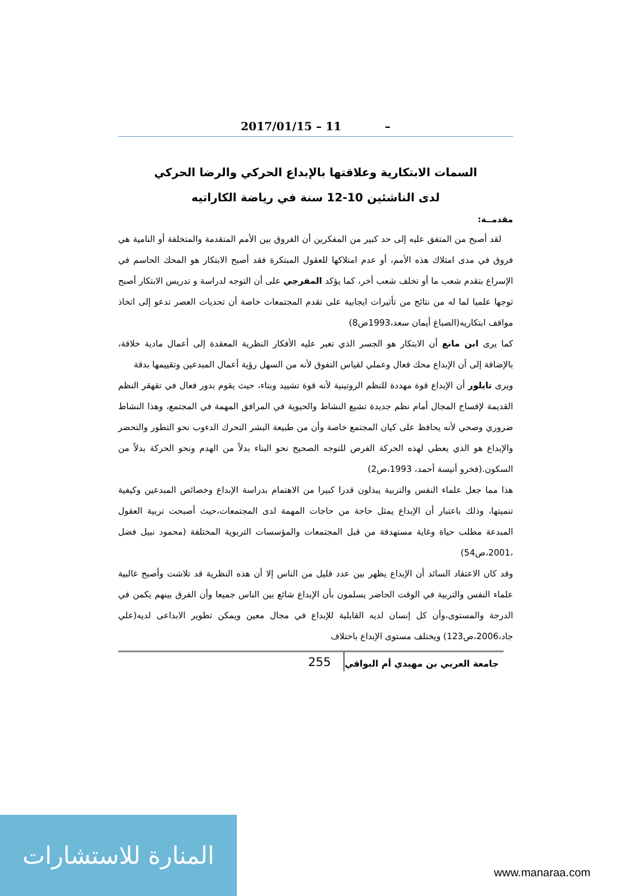2017/01/15 – 11 –
السمات الابتكارية وعلاقتها بالإبداع الحركي والرضا الحركي
لدى الناشئين 10-12 سنة في رياضة الكاراتيه
مقدمــة:
لقد أصبح من المتفق عليه إلى حد كبير من المفكرين أن الفروق بين الأمم المتقدمة والمتخلفة أو النامية هي فروق في مدى امتلاك هذه الأمم، أو عدم امتلاكها للعقول المبتكرة فقد أصبح الابتكار هو المحك الحاسم في الإسراع بتقدم شعب ما أو تخلف شعب أخر، كما يؤكد المفرجي على أن التوجه لدراسة و تدريس الابتكار أصبح توجها علميا لما له من نتائج من تأثيرات ايجابية على تقدم المجتمعات خاصة أن تحديات العصر تدعو إلى اتخاذ مواقف ابتكاريه(الصباغ أيمان سعد،1993ص8)
كما يرى ابن مانع أن الابتكار هو الجسر الذي تعبر عليه الأفكار النظرية المعقدة إلى أعمال مادية خلاقة، بالإضافة إلى أن الإبداع محك فعال وعملي لقياس التفوق لأنه من السهل رؤية أعمال المبدعين وتقييمها بدقة
ويرى تايلور أن الإبداع قوة مهددة للنظم الروتينية لأنه قوة تشييد وبناء، حيث يقوم بدور فعال في تقهقر النظم القديمة لإفساح المجال أمام نظم جديدة تشيع النشاط والحيوية في المرافق المهمة في المجتمع، وهذا النشاط ضروري وصحي لأنه يحافظ على كيان المجتمع خاصة وأن من طبيعة البشر التحرك الدءوب نحو التطور والتحضر والإبداع هو الذي يعطي لهذه الحركة الفرص للتوجه الصحيح نحو البناء بدلاً من الهدم ونحو الحركة بدلاً من السكون.(فخرو أنيسة أحمد، 1993،ص2)
هذا مما جعل علماء النفس والتربية يبذلون قدرا كبيرا من الاهتمام بدراسة الإبداع وخصائص المبدعين وكيفية تنميتها، وذلك باعتبار أن الإبداع يمثل حاجة من حاجات المهمة لدى المجتمعات،حيث أصبحت تربية العقول المبدعة مطلب حياة وغاية مستهدفة من قبل المجتمعات والمؤسسات التربوية المختلفة (محمود نبيل فضل ،2001،ص54)
وقد كان الاعتقاد السائد أن الإبداع يظهر بين عدد قليل من الناس إلا أن هذه النظرية قد تلاشت وأصبح غالبية علماء النفس والتربية في الوقت الحاضر يسلمون بأن الإبداع شائع بين الناس جميعا وأن الفرق بينهم يكمن في الدرجة والمستوى،وأن كل إنسان لديه القابلية للإبداع في مجال معين ويمكن تطوير الابداعى لديه(علي جاد،2006،ص123) ويختلف مستوى الإبداع باختلاف
255 جامعة العربي بن مهيدي أم البواقي
المنارة للاستشارات
www.manaraa.com